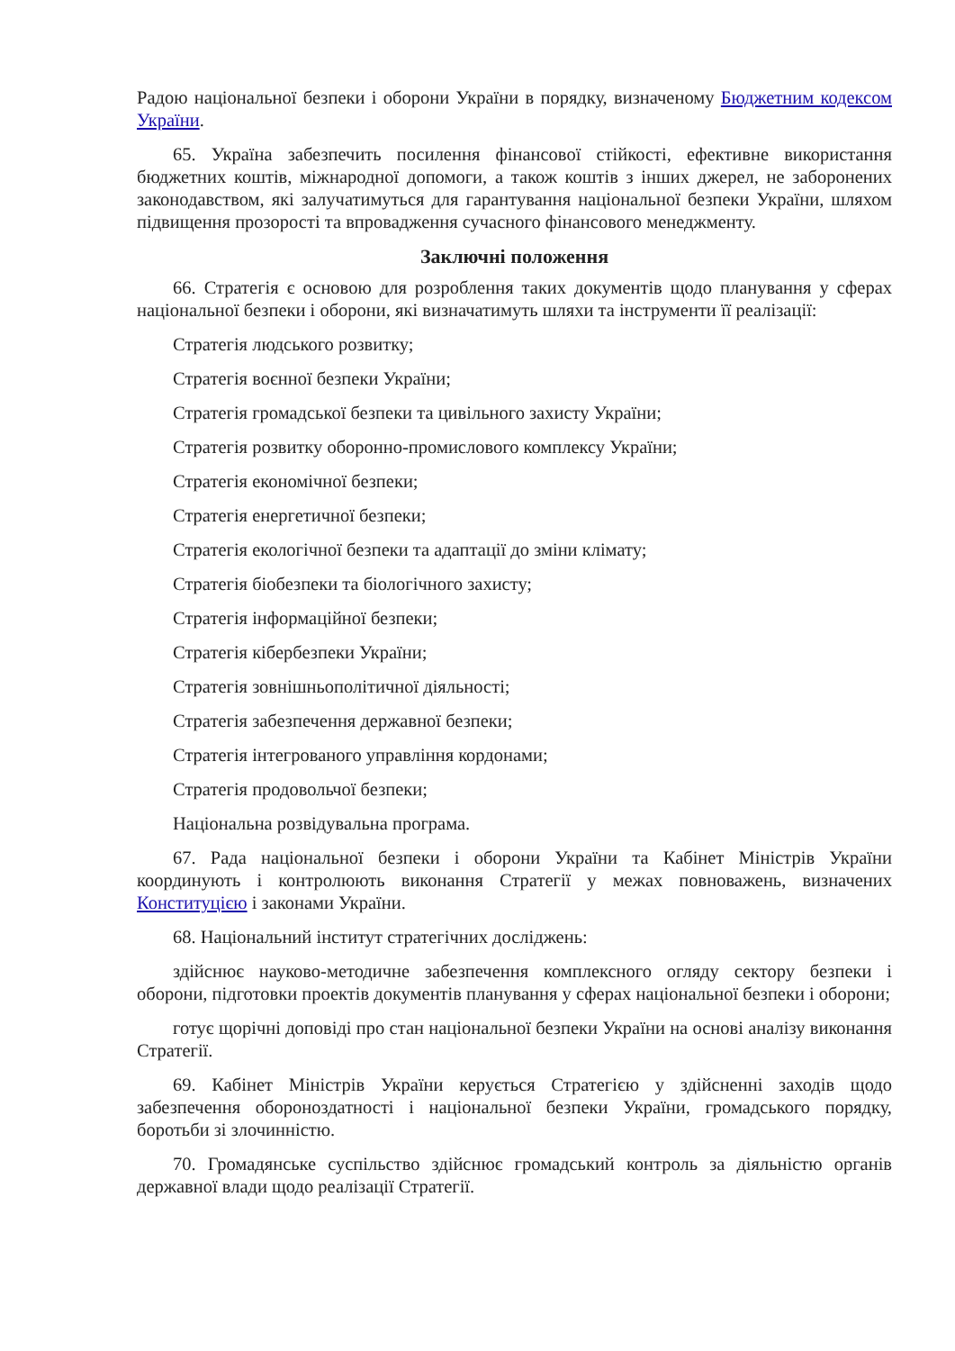Радою національної безпеки і оборони України в порядку, визначеному Бюджетним кодексом України.
65. Україна забезпечить посилення фінансової стійкості, ефективне використання бюджетних коштів, міжнародної допомоги, а також коштів з інших джерел, не заборонених законодавством, які залучатимуться для гарантування національної безпеки України, шляхом підвищення прозорості та впровадження сучасного фінансового менеджменту.
Заключні положення
66. Стратегія є основою для розроблення таких документів щодо планування у сферах національної безпеки і оборони, які визначатимуть шляхи та інструменти її реалізації:
Стратегія людського розвитку;
Стратегія воєнної безпеки України;
Стратегія громадської безпеки та цивільного захисту України;
Стратегія розвитку оборонно-промислового комплексу України;
Стратегія економічної безпеки;
Стратегія енергетичної безпеки;
Стратегія екологічної безпеки та адаптації до зміни клімату;
Стратегія біобезпеки та біологічного захисту;
Стратегія інформаційної безпеки;
Стратегія кібербезпеки України;
Стратегія зовнішньополітичної діяльності;
Стратегія забезпечення державної безпеки;
Стратегія інтегрованого управління кордонами;
Стратегія продовольчої безпеки;
Національна розвідувальна програма.
67. Рада національної безпеки і оборони України та Кабінет Міністрів України координують і контролюють виконання Стратегії у межах повноважень, визначених Конституцією і законами України.
68. Національний інститут стратегічних досліджень:
здійснює науково-методичне забезпечення комплексного огляду сектору безпеки і оборони, підготовки проектів документів планування у сферах національної безпеки і оборони;
готує щорічні доповіді про стан національної безпеки України на основі аналізу виконання Стратегії.
69. Кабінет Міністрів України керується Стратегією у здійсненні заходів щодо забезпечення обороноздатності і національної безпеки України, громадського порядку, боротьби зі злочинністю.
70. Громадянське суспільство здійснює громадський контроль за діяльністю органів державної влади щодо реалізації Стратегії.